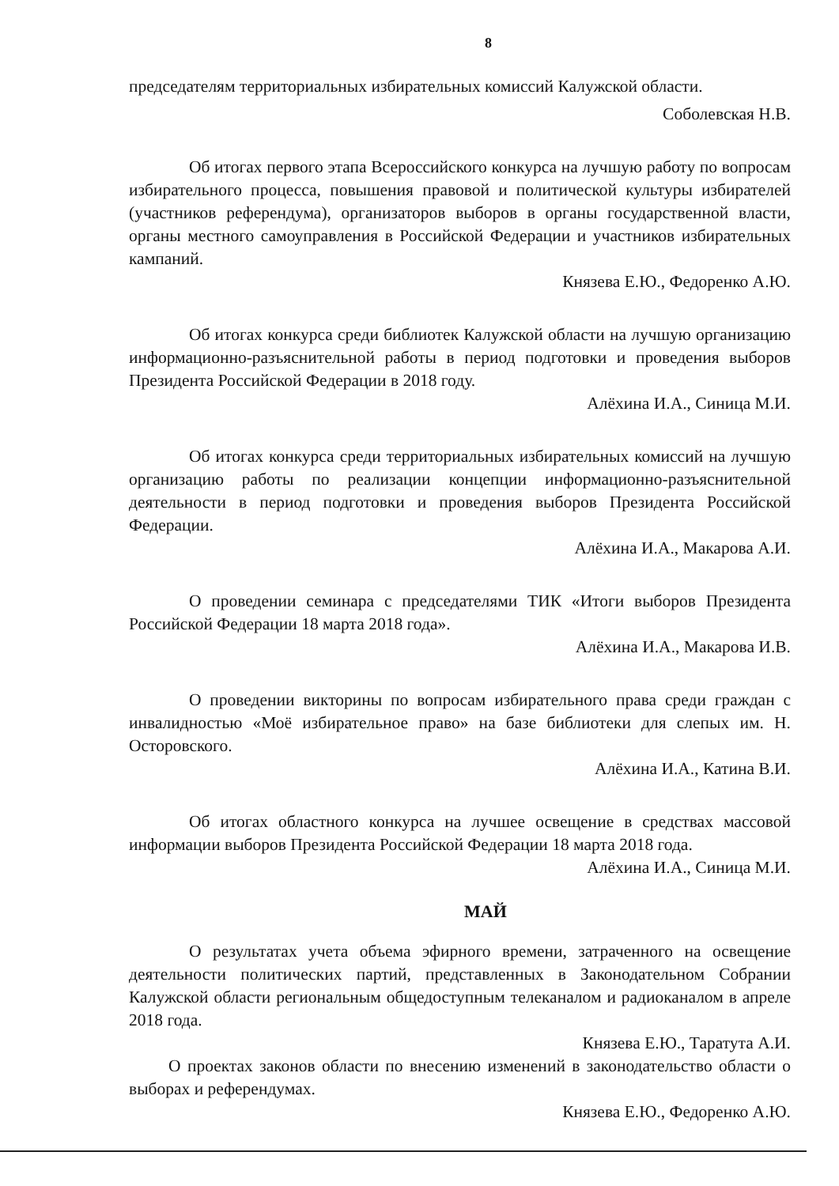8
председателям территориальных избирательных комиссий Калужской области.
Соболевская Н.В.
Об итогах первого этапа Всероссийского конкурса на лучшую работу по вопросам избирательного процесса, повышения правовой и политической культуры избирателей (участников референдума), организаторов выборов в органы государственной власти, органы местного самоуправления в Российской Федерации и участников избирательных кампаний.
Князева Е.Ю., Федоренко А.Ю.
Об итогах конкурса среди библиотек Калужской области на лучшую организацию информационно-разъяснительной работы в период подготовки и проведения выборов Президента Российской Федерации в 2018 году.
Алёхина И.А., Синица М.И.
Об итогах конкурса среди территориальных избирательных комиссий на лучшую организацию работы по реализации концепции информационно-разъяснительной деятельности в период подготовки и проведения выборов Президента Российской Федерации.
Алёхина И.А., Макарова А.И.
О проведении семинара с председателями ТИК «Итоги выборов Президента Российской Федерации 18 марта 2018 года».
Алёхина И.А., Макарова И.В.
О проведении викторины по вопросам избирательного права среди граждан с инвалидностью «Моё избирательное право» на базе библиотеки для слепых им. Н. Осторовского.
Алёхина И.А., Катина В.И.
Об итогах областного конкурса на лучшее освещение в средствах массовой информации выборов Президента Российской Федерации 18 марта 2018 года.
Алёхина И.А., Синица М.И.
МАЙ
О результатах учета объема эфирного времени, затраченного на освещение деятельности политических партий, представленных в Законодательном Собрании Калужской области региональным общедоступным телеканалом и радиоканалом в апреле 2018 года.
Князева Е.Ю., Таратута А.И.
О проектах законов области по внесению изменений в законодательство области о выборах и референдумах.
Князева Е.Ю., Федоренко А.Ю.